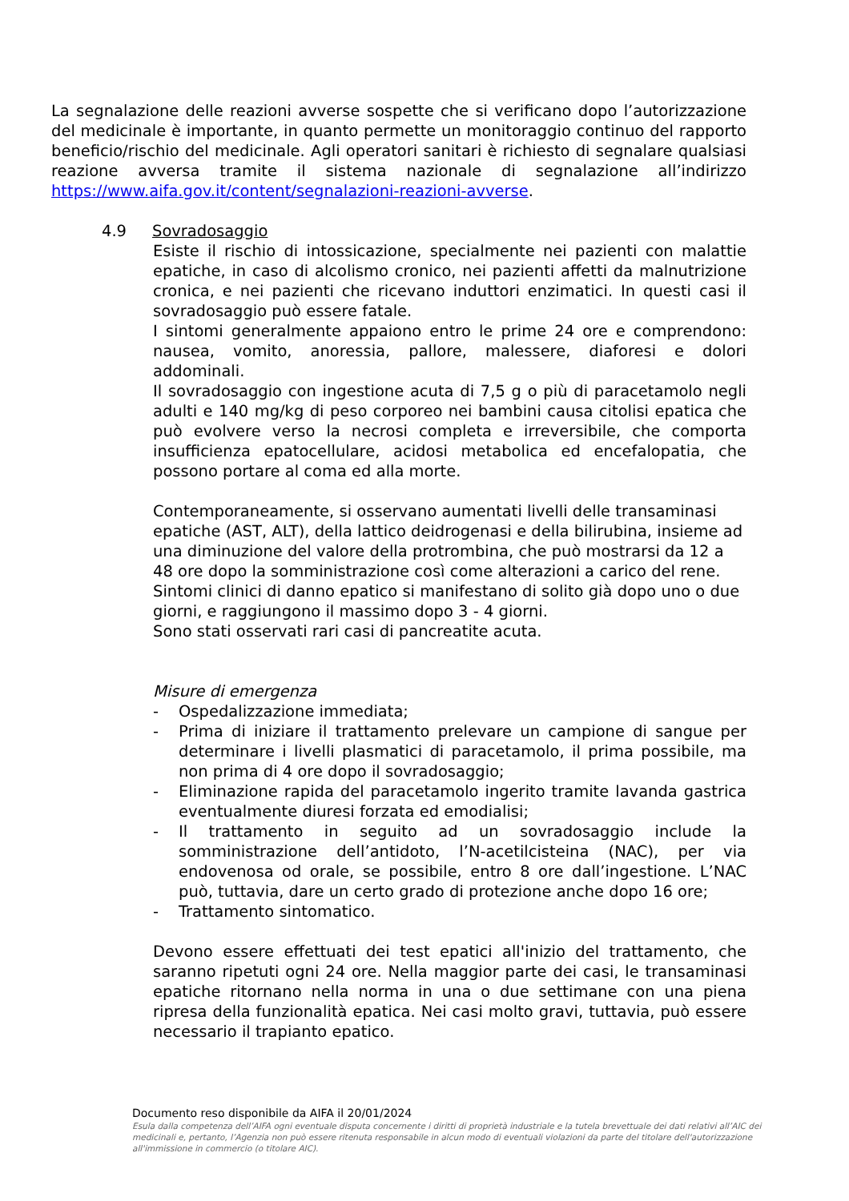La segnalazione delle reazioni avverse sospette che si verificano dopo l’autorizzazione del medicinale è importante, in quanto permette un monitoraggio continuo del rapporto beneficio/rischio del medicinale. Agli operatori sanitari è richiesto di segnalare qualsiasi reazione avversa tramite il sistema nazionale di segnalazione all’indirizzo https://www.aifa.gov.it/content/segnalazioni-reazioni-avverse.
4.9 Sovradosaggio
Esiste il rischio di intossicazione, specialmente nei pazienti con malattie epatiche, in caso di alcolismo cronico, nei pazienti affetti da malnutrizione cronica, e nei pazienti che ricevano induttori enzimatici. In questi casi il sovradosaggio può essere fatale.
I sintomi generalmente appaiono entro le prime 24 ore e comprendono: nausea, vomito, anoressia, pallore, malessere, diaforesi e dolori addominali.
Il sovradosaggio con ingestione acuta di 7,5 g o più di paracetamolo negli adulti e 140 mg/kg di peso corporeo nei bambini causa citolisi epatica che può evolvere verso la necrosi completa e irreversibile, che comporta insufficienza epatocellulare, acidosi metabolica ed encefalopatia, che possono portare al coma ed alla morte.
Contemporaneamente, si osservano aumentati livelli delle transaminasi epatiche (AST, ALT), della lattico deidrogenasi e della bilirubina, insieme ad una diminuzione del valore della protrombina, che può mostrarsi da 12 a 48 ore dopo la somministrazione così come alterazioni a carico del rene. Sintomi clinici di danno epatico si manifestano di solito già dopo uno o due giorni, e raggiungono il massimo dopo 3 - 4 giorni.
Sono stati osservati rari casi di pancreatite acuta.
Misure di emergenza
- Ospedalizzazione immediata;
- Prima di iniziare il trattamento prelevare un campione di sangue per determinare i livelli plasmatici di paracetamolo, il prima possibile, ma non prima di 4 ore dopo il sovradosaggio;
- Eliminazione rapida del paracetamolo ingerito tramite lavanda gastrica eventualmente diuresi forzata ed emodialisi;
- Il trattamento in seguito ad un sovradosaggio include la somministrazione dell’antidoto, l’N-acetilcisteina (NAC), per via endovenosa od orale, se possibile, entro 8 ore dall’ingestione. L’NAC può, tuttavia, dare un certo grado di protezione anche dopo 16 ore;
- Trattamento sintomatico.
Devono essere effettuati dei test epatici all'inizio del trattamento, che saranno ripetuti ogni 24 ore. Nella maggior parte dei casi, le transaminasi epatiche ritornano nella norma in una o due settimane con una piena ripresa della funzionalità epatica. Nei casi molto gravi, tuttavia, può essere necessario il trapianto epatico.
Documento reso disponibile da AIFA il 20/01/2024
Esula dalla competenza dell’AIFA ogni eventuale disputa concernente i diritti di proprietà industriale e la tutela brevettuale dei dati relativi all’AIC dei medicinali e, pertanto, l’Agenzia non può essere ritenuta responsabile in alcun modo di eventuali violazioni da parte del titolare dell'autorizzazione all'immissione in commercio (o titolare AIC).